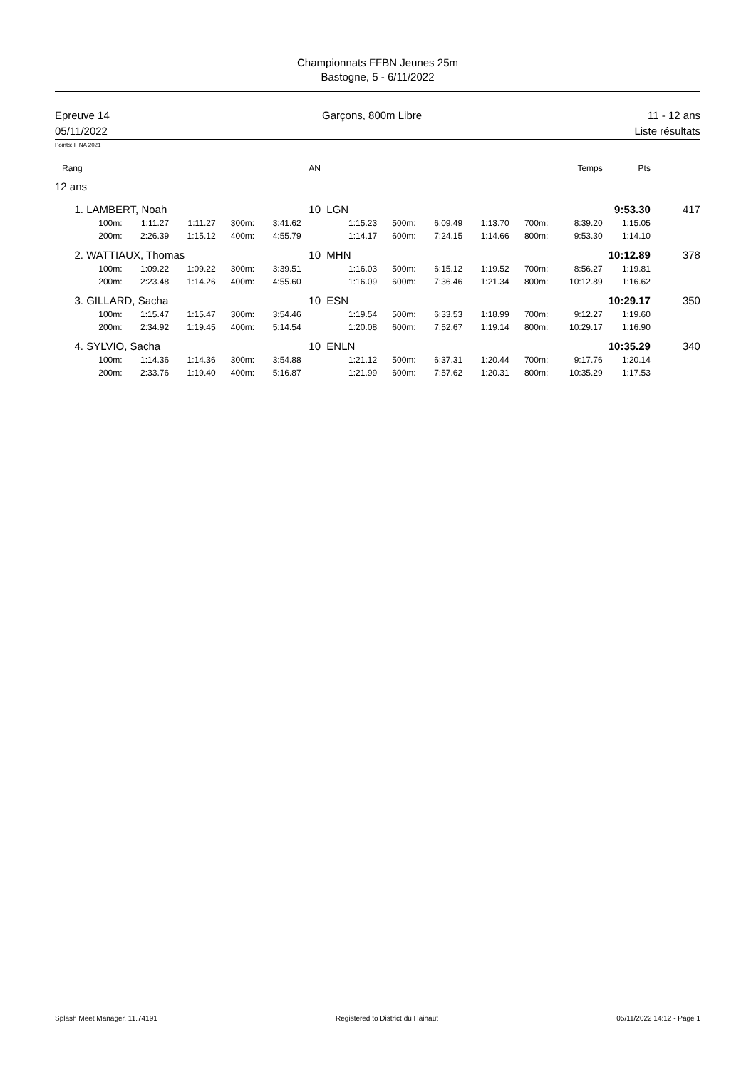Championnats FFBN Jeunes 25m
Bastogne, 5 - 6/11/2022
Epreuve 14
05/11/2022
Garçons, 800m Libre 11 - 12 ans
Liste résultats
Points: FINA 2021
| Rang | | | | | | AN | | | | | | | Temps | | Pts | | |
| 12 ans | | | | | | | | | | | | | | | | | |
| 1. | LAMBERT, Noah | | | | | 10 | LGN | | | | | | | 9:53.30 | | 417 | |
| | 100m: | 1:11.27 | 1:11.27 | 300m: | 3:41.62 | 1:15.23 | | 500m: | 6:09.49 | 1:13.70 | 700m: | 8:39.20 | | | 1:15.05 | | |
| | 200m: | 2:26.39 | 1:15.12 | 400m: | 4:55.79 | 1:14.17 | | 600m: | 7:24.15 | 1:14.66 | 800m: | 9:53.30 | | | 1:14.10 | | |
| 2. | WATTIAUX, Thomas | | | | | 10 | MHN | | | | | | | 10:12.89 | | 378 | |
| | 100m: | 1:09.22 | 1:09.22 | 300m: | 3:39.51 | 1:16.03 | | 500m: | 6:15.12 | 1:19.52 | 700m: | 8:56.27 | | | 1:19.81 | | |
| | 200m: | 2:23.48 | 1:14.26 | 400m: | 4:55.60 | 1:16.09 | | 600m: | 7:36.46 | 1:21.34 | 800m: | 10:12.89 | | | 1:16.62 | | |
| 3. | GILLARD, Sacha | | | | | 10 | ESN | | | | | | | 10:29.17 | | 350 | |
| | 100m: | 1:15.47 | 1:15.47 | 300m: | 3:54.46 | 1:19.54 | | 500m: | 6:33.53 | 1:18.99 | 700m: | 9:12.27 | | | 1:19.60 | | |
| | 200m: | 2:34.92 | 1:19.45 | 400m: | 5:14.54 | 1:20.08 | | 600m: | 7:52.67 | 1:19.14 | 800m: | 10:29.17 | | | 1:16.90 | | |
| 4. | SYLVIO, Sacha | | | | | 10 | ENLN | | | | | | | 10:35.29 | | 340 | |
| | 100m: | 1:14.36 | 1:14.36 | 300m: | 3:54.88 | 1:21.12 | | 500m: | 6:37.31 | 1:20.44 | 700m: | 9:17.76 | | | 1:20.14 | | |
| | 200m: | 2:33.76 | 1:19.40 | 400m: | 5:16.87 | 1:21.99 | | 600m: | 7:57.62 | 1:20.31 | 800m: | 10:35.29 | | | 1:17.53 | | |
Splash Meet Manager, 11.74191 Registered to District du Hainaut 05/11/2022 14:12 - Page 1